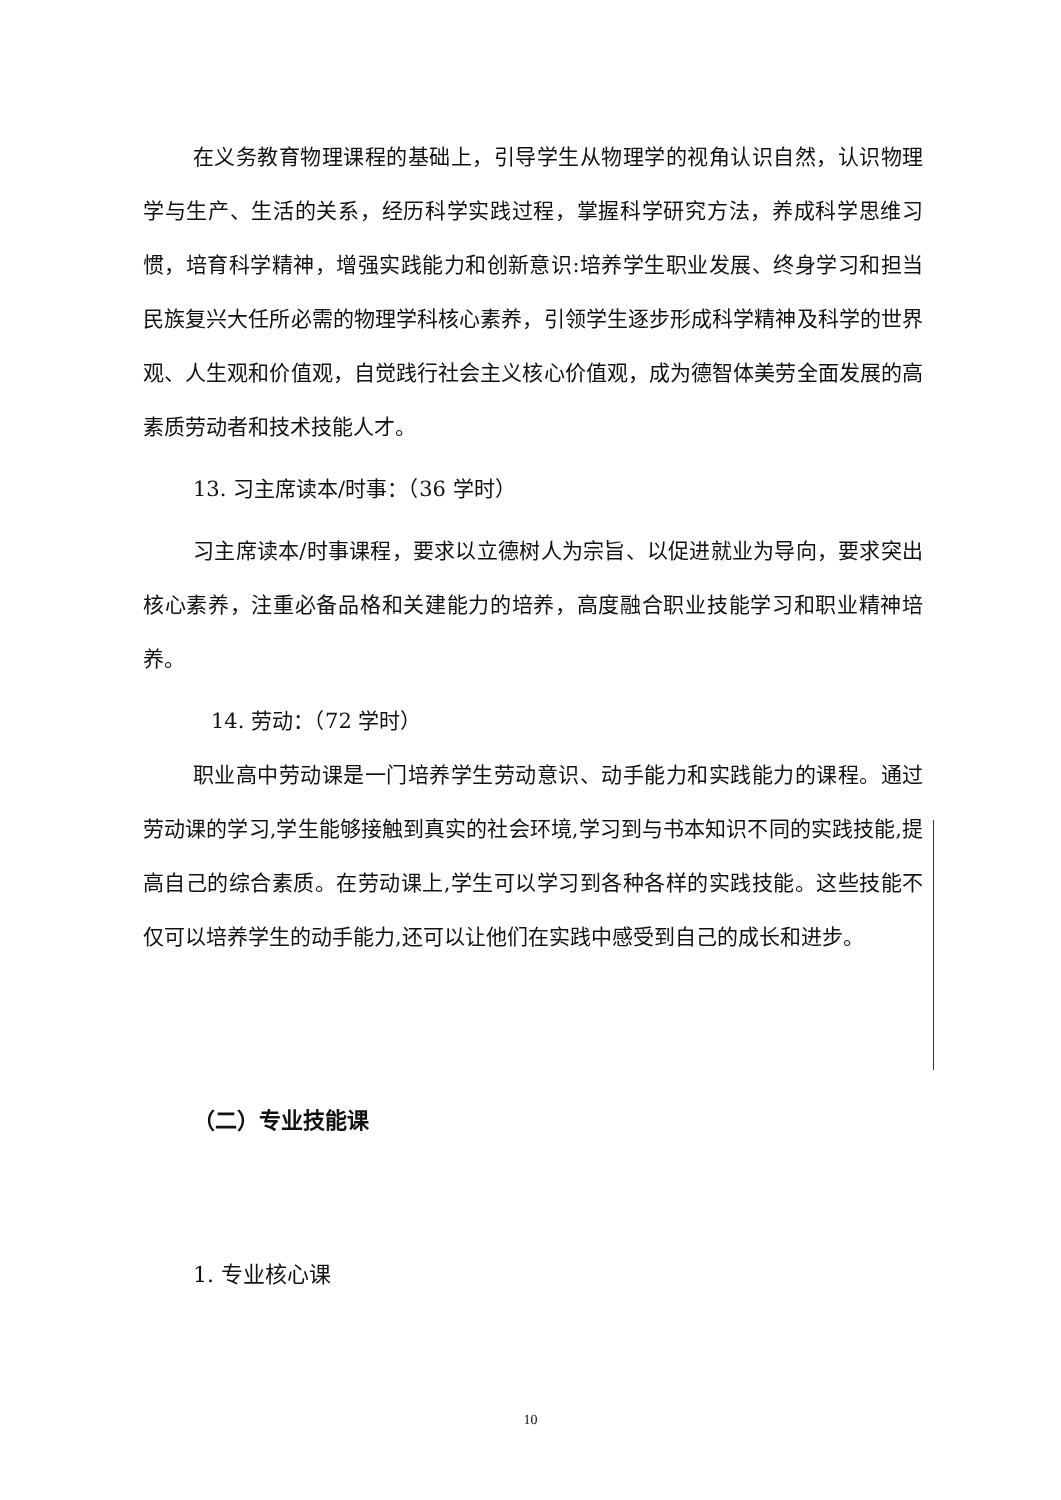在义务教育物理课程的基础上，引导学生从物理学的视角认识自然，认识物理学与生产、生活的关系，经历科学实践过程，掌握科学研究方法，养成科学思维习惯，培育科学精神，增强实践能力和创新意识:培养学生职业发展、终身学习和担当民族复兴大任所必需的物理学科核心素养，引领学生逐步形成科学精神及科学的世界观、人生观和价值观，自觉践行社会主义核心价值观，成为德智体美劳全面发展的高素质劳动者和技术技能人才。
13. 习主席读本/时事：（36 学时）
习主席读本/时事课程，要求以立德树人为宗旨、以促进就业为导向，要求突出核心素养，注重必备品格和关建能力的培养，高度融合职业技能学习和职业精神培养。
14. 劳动：（72 学时）
职业高中劳动课是一门培养学生劳动意识、动手能力和实践能力的课程。通过劳动课的学习,学生能够接触到真实的社会环境,学习到与书本知识不同的实践技能,提高自己的综合素质。在劳动课上,学生可以学习到各种各样的实践技能。这些技能不仅可以培养学生的动手能力,还可以让他们在实践中感受到自己的成长和进步。
（二）专业技能课
1. 专业核心课
10